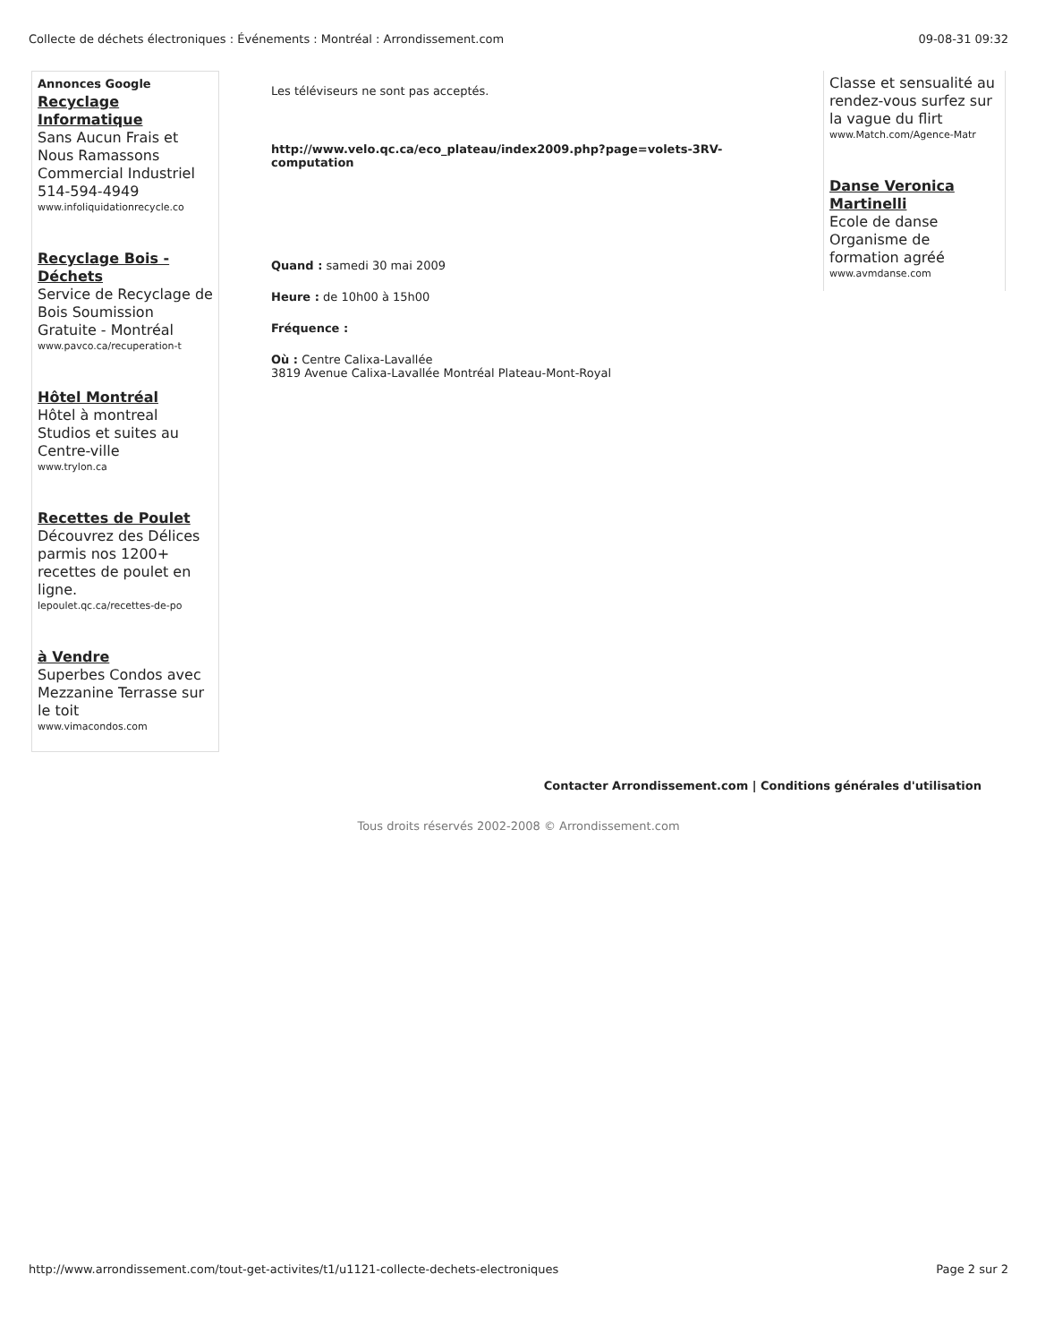Collecte de déchets électroniques : Événements : Montréal : Arrondissement.com 09-08-31 09:32
Annonces Google
Recyclage Informatique
Sans Aucun Frais et Nous Ramassons Commercial Industriel 514-594-4949
www.infoliquidationrecycle.co
Recyclage Bois - Déchets
Service de Recyclage de Bois Soumission Gratuite - Montréal
www.pavco.ca/recuperation-t
Hôtel Montréal
Hôtel à montreal Studios et suites au Centre-ville
www.trylon.ca
Recettes de Poulet
Découvrez des Délices parmis nos 1200+ recettes de poulet en ligne.
lepoulet.qc.ca/recettes-de-po
à Vendre
Superbes Condos avec Mezzanine Terrasse sur le toit
www.vimacondos.com
Les téléviseurs ne sont pas acceptés.
http://www.velo.qc.ca/eco_plateau/index2009.php?page=volets-3RV-computation
Quand : samedi 30 mai 2009
Heure : de 10h00 à 15h00
Fréquence :
Où : Centre Calixa-Lavallée
3819 Avenue Calixa-Lavallée Montréal Plateau-Mont-Royal
Classe et sensualité au rendez-vous surfez sur la vague du flirt
www.Match.com/Agence-Matr
Danse Veronica Martinelli
Ecole de danse Organisme de formation agréé
www.avmdanse.com
Contacter Arrondissement.com | Conditions générales d'utilisation
Tous droits réservés 2002-2008 © Arrondissement.com
http://www.arrondissement.com/tout-get-activites/t1/u1121-collecte-dechets-electroniques Page 2 sur 2